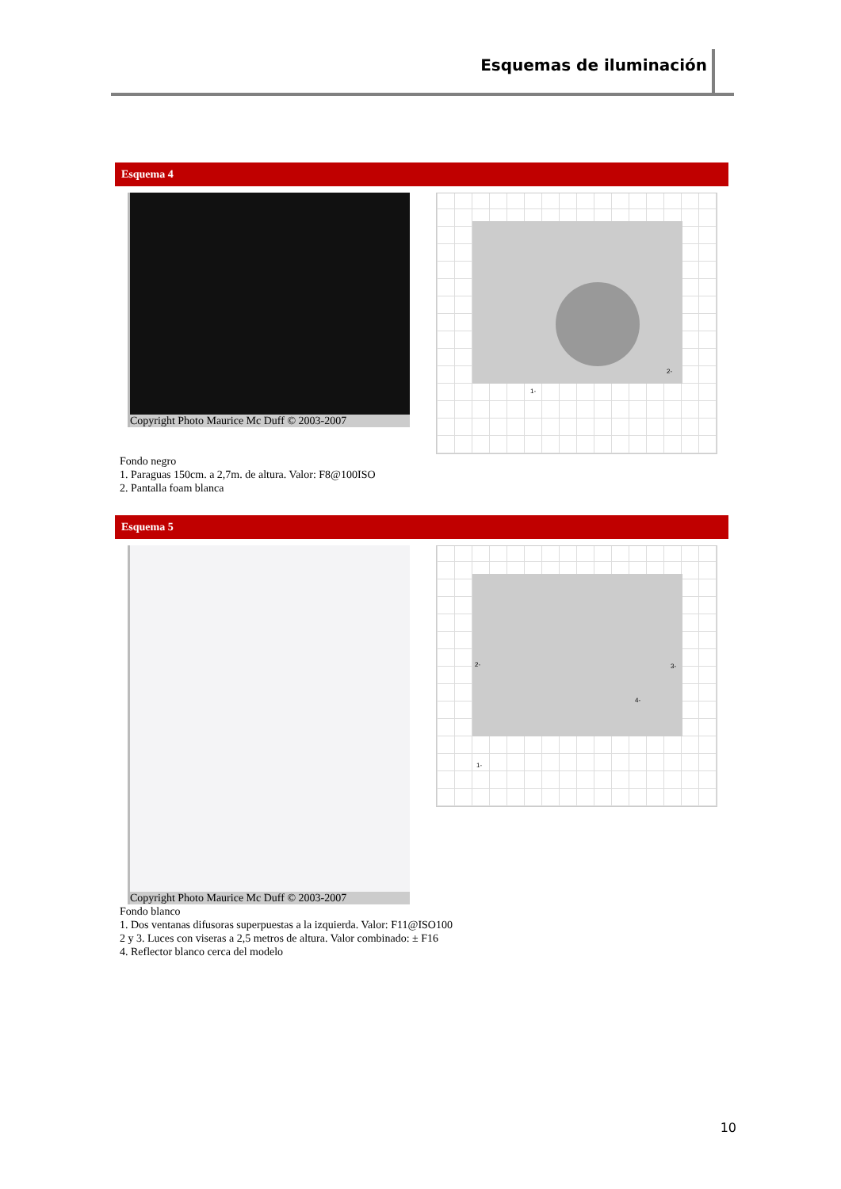Esquemas de iluminación
Esquema 4
Copyright Photo Maurice Mc Duff © 2003-2007
1-
2-
Fondo negro
1. Paraguas 150cm. a 2,7m. de altura. Valor: F8@100ISO
2. Pantalla foam blanca
Esquema 5
Copyright Photo Maurice Mc Duff © 2003-2007
2- 3-
4-
1-
Fondo blanco
1. Dos ventanas difusoras superpuestas a la izquierda. Valor: F11@ISO100
2 y 3. Luces con viseras a 2,5 metros de altura. Valor combinado: ± F16
4. Reflector blanco cerca del modelo
10